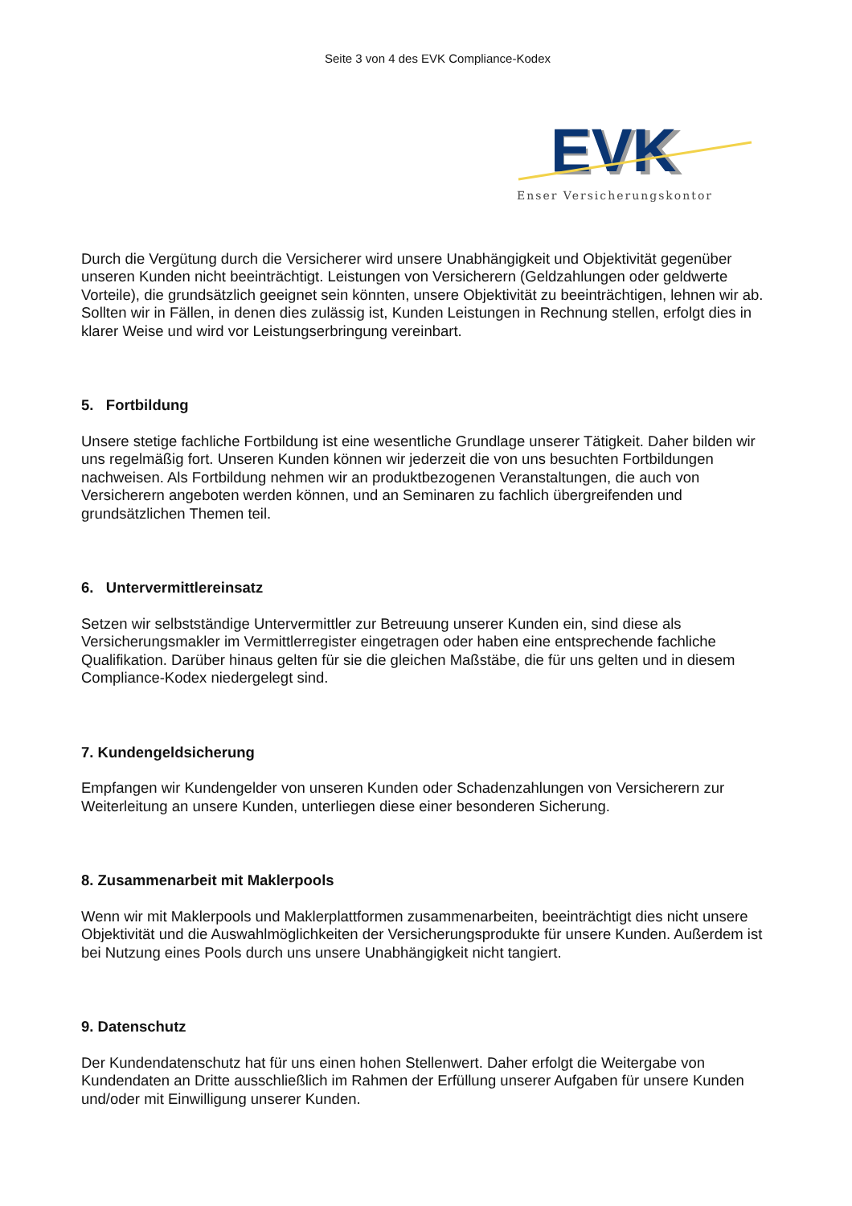Seite 3 von 4 des EVK Compliance-Kodex
EVK
EVK
Enser Versicherungskontor
Durch die Vergütung durch die Versicherer wird unsere Unabhängigkeit und Objektivität gegenüber unseren Kunden nicht beeinträchtigt. Leistungen von Versicherern (Geldzahlungen oder geldwerte Vorteile), die grundsätzlich geeignet sein könnten, unsere Objektivität zu beeinträchtigen, lehnen wir ab. Sollten wir in Fällen, in denen dies zulässig ist, Kunden Leistungen in Rechnung stellen, erfolgt dies in klarer Weise und wird vor Leistungserbringung vereinbart.
5. Fortbildung
Unsere stetige fachliche Fortbildung ist eine wesentliche Grundlage unserer Tätigkeit. Daher bilden wir uns regelmäßig fort. Unseren Kunden können wir jederzeit die von uns besuchten Fortbildungen nachweisen. Als Fortbildung nehmen wir an produktbezogenen Veranstaltungen, die auch von Versicherern angeboten werden können, und an Seminaren zu fachlich übergreifenden und grundsätzlichen Themen teil.
6. Untervermittlereinsatz
Setzen wir selbstständige Untervermittler zur Betreuung unserer Kunden ein, sind diese als Versicherungsmakler im Vermittlerregister eingetragen oder haben eine entsprechende fachliche Qualifikation. Darüber hinaus gelten für sie die gleichen Maßstäbe, die für uns gelten und in diesem Compliance-Kodex niedergelegt sind.
7. Kundengeldsicherung
Empfangen wir Kundengelder von unseren Kunden oder Schadenzahlungen von Versicherern zur Weiterleitung an unsere Kunden, unterliegen diese einer besonderen Sicherung.
8. Zusammenarbeit mit Maklerpools
Wenn wir mit Maklerpools und Maklerplattformen zusammenarbeiten, beeinträchtigt dies nicht unsere Objektivität und die Auswahlmöglichkeiten der Versicherungsprodukte für unsere Kunden. Außerdem ist bei Nutzung eines Pools durch uns unsere Unabhängigkeit nicht tangiert.
9. Datenschutz
Der Kundendatenschutz hat für uns einen hohen Stellenwert. Daher erfolgt die Weitergabe von Kundendaten an Dritte ausschließlich im Rahmen der Erfüllung unserer Aufgaben für unsere Kunden und/oder mit Einwilligung unserer Kunden.